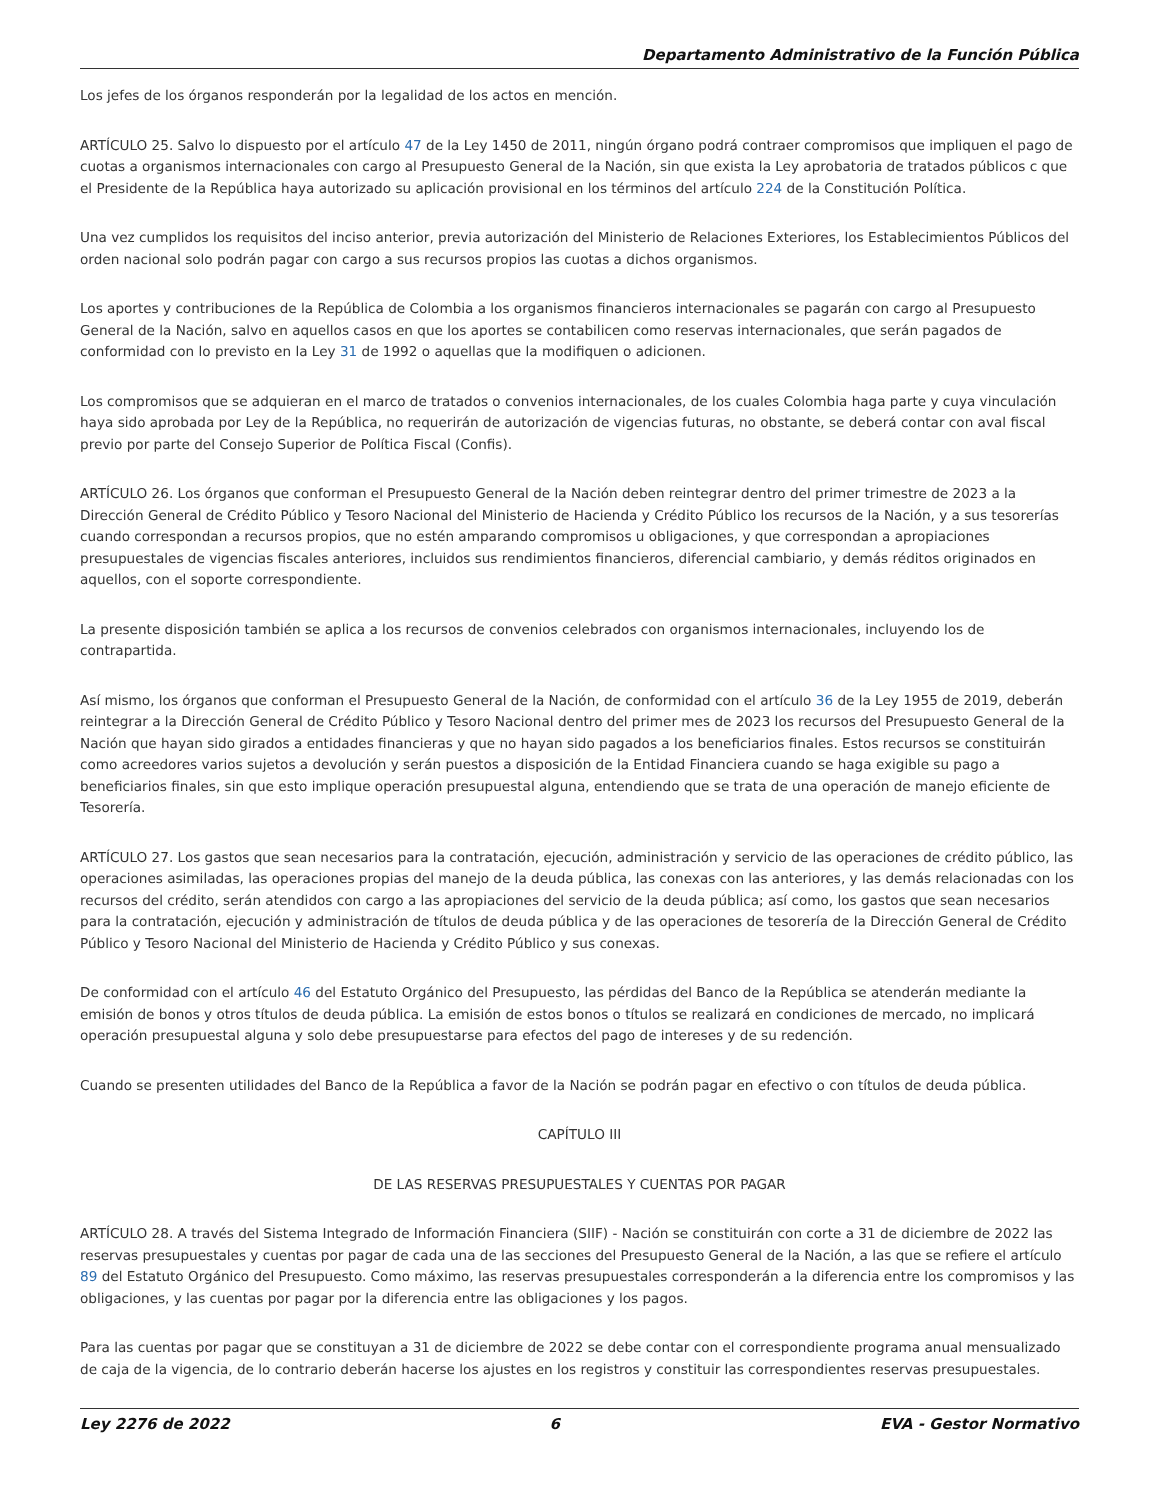Departamento Administrativo de la Función Pública
Los jefes de los órganos responderán por la legalidad de los actos en mención.
ARTÍCULO 25. Salvo lo dispuesto por el artículo 47 de la Ley 1450 de 2011, ningún órgano podrá contraer compromisos que impliquen el pago de cuotas a organismos internacionales con cargo al Presupuesto General de la Nación, sin que exista la Ley aprobatoria de tratados públicos c que el Presidente de la República haya autorizado su aplicación provisional en los términos del artículo 224 de la Constitución Política.
Una vez cumplidos los requisitos del inciso anterior, previa autorización del Ministerio de Relaciones Exteriores, los Establecimientos Públicos del orden nacional solo podrán pagar con cargo a sus recursos propios las cuotas a dichos organismos.
Los aportes y contribuciones de la República de Colombia a los organismos financieros internacionales se pagarán con cargo al Presupuesto General de la Nación, salvo en aquellos casos en que los aportes se contabilicen como reservas internacionales, que serán pagados de conformidad con lo previsto en la Ley 31 de 1992 o aquellas que la modifiquen o adicionen.
Los compromisos que se adquieran en el marco de tratados o convenios internacionales, de los cuales Colombia haga parte y cuya vinculación haya sido aprobada por Ley de la República, no requerirán de autorización de vigencias futuras, no obstante, se deberá contar con aval fiscal previo por parte del Consejo Superior de Política Fiscal (Confis).
ARTÍCULO 26. Los órganos que conforman el Presupuesto General de la Nación deben reintegrar dentro del primer trimestre de 2023 a la Dirección General de Crédito Público y Tesoro Nacional del Ministerio de Hacienda y Crédito Público los recursos de la Nación, y a sus tesorerías cuando correspondan a recursos propios, que no estén amparando compromisos u obligaciones, y que correspondan a apropiaciones presupuestales de vigencias fiscales anteriores, incluidos sus rendimientos financieros, diferencial cambiario, y demás réditos originados en aquellos, con el soporte correspondiente.
La presente disposición también se aplica a los recursos de convenios celebrados con organismos internacionales, incluyendo los de contrapartida.
Así mismo, los órganos que conforman el Presupuesto General de la Nación, de conformidad con el artículo 36 de la Ley 1955 de 2019, deberán reintegrar a la Dirección General de Crédito Público y Tesoro Nacional dentro del primer mes de 2023 los recursos del Presupuesto General de la Nación que hayan sido girados a entidades financieras y que no hayan sido pagados a los beneficiarios finales. Estos recursos se constituirán como acreedores varios sujetos a devolución y serán puestos a disposición de la Entidad Financiera cuando se haga exigible su pago a beneficiarios finales, sin que esto implique operación presupuestal alguna, entendiendo que se trata de una operación de manejo eficiente de Tesorería.
ARTÍCULO 27. Los gastos que sean necesarios para la contratación, ejecución, administración y servicio de las operaciones de crédito público, las operaciones asimiladas, las operaciones propias del manejo de la deuda pública, las conexas con las anteriores, y las demás relacionadas con los recursos del crédito, serán atendidos con cargo a las apropiaciones del servicio de la deuda pública; así como, los gastos que sean necesarios para la contratación, ejecución y administración de títulos de deuda pública y de las operaciones de tesorería de la Dirección General de Crédito Público y Tesoro Nacional del Ministerio de Hacienda y Crédito Público y sus conexas.
De conformidad con el artículo 46 del Estatuto Orgánico del Presupuesto, las pérdidas del Banco de la República se atenderán mediante la emisión de bonos y otros títulos de deuda pública. La emisión de estos bonos o títulos se realizará en condiciones de mercado, no implicará operación presupuestal alguna y solo debe presupuestarse para efectos del pago de intereses y de su redención.
Cuando se presenten utilidades del Banco de la República a favor de la Nación se podrán pagar en efectivo o con títulos de deuda pública.
CAPÍTULO III
DE LAS RESERVAS PRESUPUESTALES Y CUENTAS POR PAGAR
ARTÍCULO 28. A través del Sistema Integrado de Información Financiera (SIIF) - Nación se constituirán con corte a 31 de diciembre de 2022 las reservas presupuestales y cuentas por pagar de cada una de las secciones del Presupuesto General de la Nación, a las que se refiere el artículo 89 del Estatuto Orgánico del Presupuesto. Como máximo, las reservas presupuestales corresponderán a la diferencia entre los compromisos y las obligaciones, y las cuentas por pagar por la diferencia entre las obligaciones y los pagos.
Para las cuentas por pagar que se constituyan a 31 de diciembre de 2022 se debe contar con el correspondiente programa anual mensualizado de caja de la vigencia, de lo contrario deberán hacerse los ajustes en los registros y constituir las correspondientes reservas presupuestales.
Ley 2276 de 2022 6 EVA - Gestor Normativo